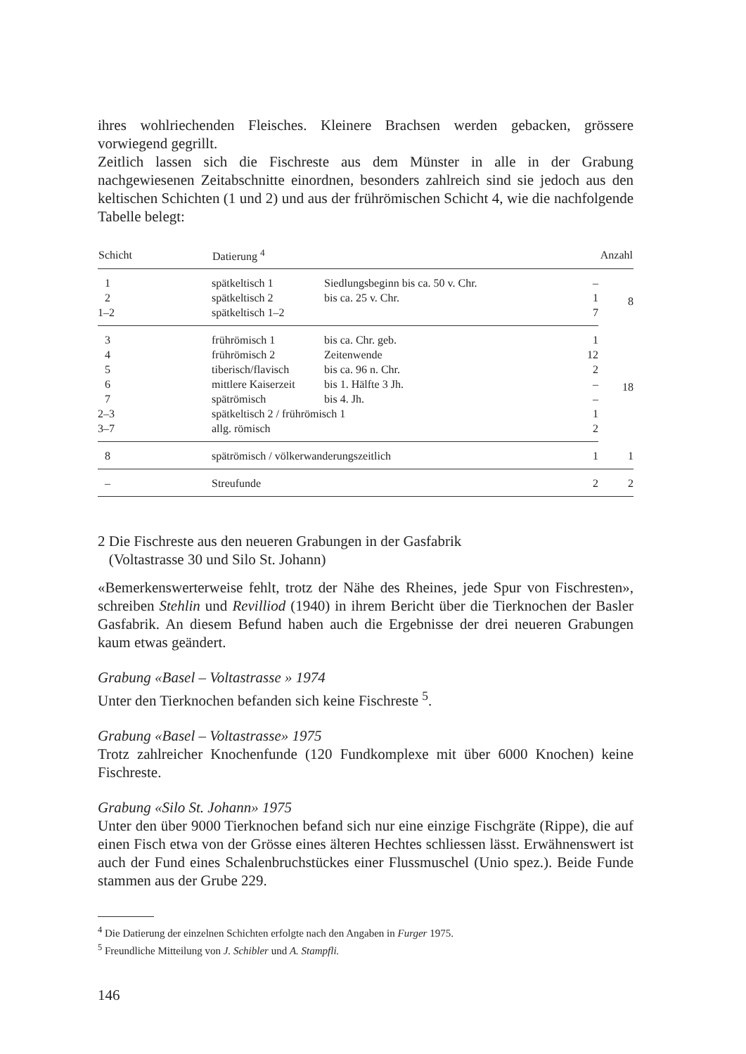ihres wohlriechenden Fleisches. Kleinere Brachsen werden gebacken, grössere vorwiegend gegrillt.
Zeitlich lassen sich die Fischreste aus dem Münster in alle in der Grabung nachgewiesenen Zeitabschnitte einordnen, besonders zahlreich sind sie jedoch aus den keltischen Schichten (1 und 2) und aus der frührömischen Schicht 4, wie die nachfolgende Tabelle belegt:
| Schicht | Datierung <sup>4</sup> | | Anzahl | |
| --- | --- | --- | --- | --- |
| 1 | spätkeltisch 1 | Siedlungsbeginn bis ca. 50 v. Chr. | – | 8 |
| 2 | spätkeltisch 2 | bis ca. 25 v. Chr. | 1 | |
| 1–2 | spätkeltisch 1–2 | | 7 | |
| 3 | frührömisch 1 | bis ca. Chr. geb. | 1 | 18 |
| 4 | frührömisch 2 | Zeitenwende | 12 | |
| 5 | tiberisch/flavisch | bis ca. 96 n. Chr. | 2 | |
| 6 | mittlere Kaiserzeit | bis 1. Hälfte 3 Jh. | – | |
| 7 | spätrömisch | bis 4. Jh. | – | |
| 2–3 | spätkeltisch 2 / frührömisch 1 | | 1 | |
| 3–7 | allg. römisch | | 2 | |
| 8 | spätrömisch / völkerwanderungszeitlich | | 1 | 1 |
| – | Streufunde | | 2 | 2 |
2 Die Fischreste aus den neueren Grabungen in der Gasfabrik
(Voltastrasse 30 und Silo St. Johann)
«Bemerkenswerterweise fehlt, trotz der Nähe des Rheines, jede Spur von Fischresten», schreiben Stehlin und Revilliod (1940) in ihrem Bericht über die Tierknochen der Basler Gasfabrik. An diesem Befund haben auch die Ergebnisse der drei neueren Grabungen kaum etwas geändert.
Grabung «Basel – Voltastrasse » 1974
Unter den Tierknochen befanden sich keine Fischreste <sup>5</sup>.
Grabung «Basel – Voltastrasse» 1975
Trotz zahlreicher Knochenfunde (120 Fundkomplexe mit über 6000 Knochen) keine Fischreste.
Grabung «Silo St. Johann» 1975
Unter den über 9000 Tierknochen befand sich nur eine einzige Fischgräte (Rippe), die auf einen Fisch etwa von der Grösse eines älteren Hechtes schliessen lässt. Erwähnenswert ist auch der Fund eines Schalenbruchstückes einer Flussmuschel (Unio spez.). Beide Funde stammen aus der Grube 229.
<sup>4</sup> Die Datierung der einzelnen Schichten erfolgte nach den Angaben in Furger 1975.
<sup>5</sup> Freundliche Mitteilung von J. Schibler und A. Stampfli.
146